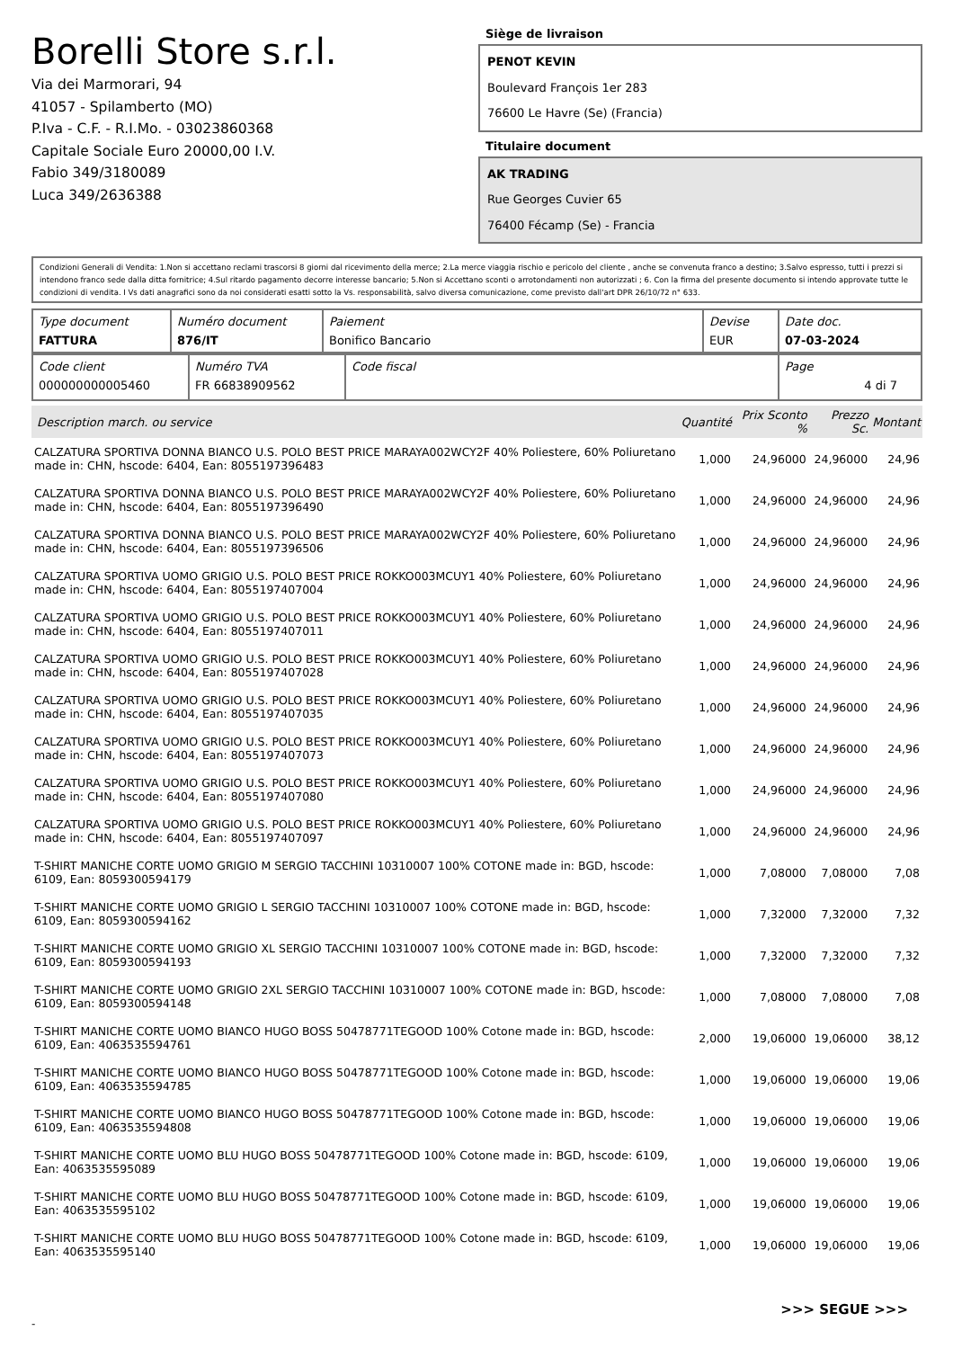Borelli Store s.r.l.
Via dei Marmorari, 94
41057 - Spilamberto (MO)
P.Iva - C.F. - R.I.Mo. - 03023860368
Capitale Sociale Euro 20000,00 I.V.
Fabio 349/3180089
Luca 349/2636388
Siège de livraison
PENOT KEVIN
Boulevard François 1er 283
76600 Le Havre (Se) (Francia)
Titulaire document
AK TRADING
Rue Georges Cuvier 65
76400 Fécamp (Se) - Francia
Condizioni Generali di Vendita: 1.Non si accettano reclami trascorsi 8 giorni dal ricevimento della merce; 2.La merce viaggia rischio e pericolo del cliente , anche se convenuta franco a destino; 3.Salvo espresso, tutti i prezzi si intendono franco sede dalla ditta fornitrice; 4.Sul ritardo pagamento decorre interesse bancario; 5.Non si Accettano sconti o arrotondamenti non autorizzati ; 6. Con la firma del presente documento si intendo approvate tutte le condizioni di vendita. I Vs dati anagrafici sono da noi considerati esatti sotto la Vs. responsabilità, salvo diversa comunicazione, come previsto dall'art DPR 26/10/72 n° 633.
| Type document FATTURA | Numéro document 876/IT | Paiement Bonifico Bancario | Devise EUR | Date doc. 07-03-2024 |
| Code client 000000000005460 | Numéro TVA FR 66838909562 | Code fiscal | Page 4 di 7 |
| Description march. ou service | Quantité | Prix Sconto % | Prezzo Sc. | Montant |
| --- | --- | --- | --- | --- |
| CALZATURA SPORTIVA DONNA BIANCO U.S. POLO BEST PRICE MARAYA002WCY2F 40% Poliestere, 60% Poliuretano made in: CHN, hscode: 6404, Ean: 8055197396483 | 1,000 | 24,96000 | 24,96000 | 24,96 |
| CALZATURA SPORTIVA DONNA BIANCO U.S. POLO BEST PRICE MARAYA002WCY2F 40% Poliestere, 60% Poliuretano made in: CHN, hscode: 6404, Ean: 8055197396490 | 1,000 | 24,96000 | 24,96000 | 24,96 |
| CALZATURA SPORTIVA DONNA BIANCO U.S. POLO BEST PRICE MARAYA002WCY2F 40% Poliestere, 60% Poliuretano made in: CHN, hscode: 6404, Ean: 8055197396506 | 1,000 | 24,96000 | 24,96000 | 24,96 |
| CALZATURA SPORTIVA UOMO GRIGIO U.S. POLO BEST PRICE ROKKO003MCUY1 40% Poliestere, 60% Poliuretano made in: CHN, hscode: 6404, Ean: 8055197407004 | 1,000 | 24,96000 | 24,96000 | 24,96 |
| CALZATURA SPORTIVA UOMO GRIGIO U.S. POLO BEST PRICE ROKKO003MCUY1 40% Poliestere, 60% Poliuretano made in: CHN, hscode: 6404, Ean: 8055197407011 | 1,000 | 24,96000 | 24,96000 | 24,96 |
| CALZATURA SPORTIVA UOMO GRIGIO U.S. POLO BEST PRICE ROKKO003MCUY1 40% Poliestere, 60% Poliuretano made in: CHN, hscode: 6404, Ean: 8055197407028 | 1,000 | 24,96000 | 24,96000 | 24,96 |
| CALZATURA SPORTIVA UOMO GRIGIO U.S. POLO BEST PRICE ROKKO003MCUY1 40% Poliestere, 60% Poliuretano made in: CHN, hscode: 6404, Ean: 8055197407035 | 1,000 | 24,96000 | 24,96000 | 24,96 |
| CALZATURA SPORTIVA UOMO GRIGIO U.S. POLO BEST PRICE ROKKO003MCUY1 40% Poliestere, 60% Poliuretano made in: CHN, hscode: 6404, Ean: 8055197407073 | 1,000 | 24,96000 | 24,96000 | 24,96 |
| CALZATURA SPORTIVA UOMO GRIGIO U.S. POLO BEST PRICE ROKKO003MCUY1 40% Poliestere, 60% Poliuretano made in: CHN, hscode: 6404, Ean: 8055197407080 | 1,000 | 24,96000 | 24,96000 | 24,96 |
| CALZATURA SPORTIVA UOMO GRIGIO U.S. POLO BEST PRICE ROKKO003MCUY1 40% Poliestere, 60% Poliuretano made in: CHN, hscode: 6404, Ean: 8055197407097 | 1,000 | 24,96000 | 24,96000 | 24,96 |
| T-SHIRT MANICHE CORTE UOMO GRIGIO M SERGIO TACCHINI 10310007 100% COTONE made in: BGD, hscode: 6109, Ean: 8059300594179 | 1,000 | 7,08000 | 7,08000 | 7,08 |
| T-SHIRT MANICHE CORTE UOMO GRIGIO L SERGIO TACCHINI 10310007 100% COTONE made in: BGD, hscode: 6109, Ean: 8059300594162 | 1,000 | 7,32000 | 7,32000 | 7,32 |
| T-SHIRT MANICHE CORTE UOMO GRIGIO XL SERGIO TACCHINI 10310007 100% COTONE made in: BGD, hscode: 6109, Ean: 8059300594193 | 1,000 | 7,32000 | 7,32000 | 7,32 |
| T-SHIRT MANICHE CORTE UOMO GRIGIO 2XL SERGIO TACCHINI 10310007 100% COTONE made in: BGD, hscode: 6109, Ean: 8059300594148 | 1,000 | 7,08000 | 7,08000 | 7,08 |
| T-SHIRT MANICHE CORTE UOMO BIANCO HUGO BOSS 50478771TEGOOD 100% Cotone made in: BGD, hscode: 6109, Ean: 4063535594761 | 2,000 | 19,06000 | 19,06000 | 38,12 |
| T-SHIRT MANICHE CORTE UOMO BIANCO HUGO BOSS 50478771TEGOOD 100% Cotone made in: BGD, hscode: 6109, Ean: 4063535594785 | 1,000 | 19,06000 | 19,06000 | 19,06 |
| T-SHIRT MANICHE CORTE UOMO BIANCO HUGO BOSS 50478771TEGOOD 100% Cotone made in: BGD, hscode: 6109, Ean: 4063535594808 | 1,000 | 19,06000 | 19,06000 | 19,06 |
| T-SHIRT MANICHE CORTE UOMO BLU HUGO BOSS 50478771TEGOOD 100% Cotone made in: BGD, hscode: 6109, Ean: 4063535595089 | 1,000 | 19,06000 | 19,06000 | 19,06 |
| T-SHIRT MANICHE CORTE UOMO BLU HUGO BOSS 50478771TEGOOD 100% Cotone made in: BGD, hscode: 6109, Ean: 4063535595102 | 1,000 | 19,06000 | 19,06000 | 19,06 |
| T-SHIRT MANICHE CORTE UOMO BLU HUGO BOSS 50478771TEGOOD 100% Cotone made in: BGD, hscode: 6109, Ean: 4063535595140 | 1,000 | 19,06000 | 19,06000 | 19,06 |
>>> SEGUE >>>
-